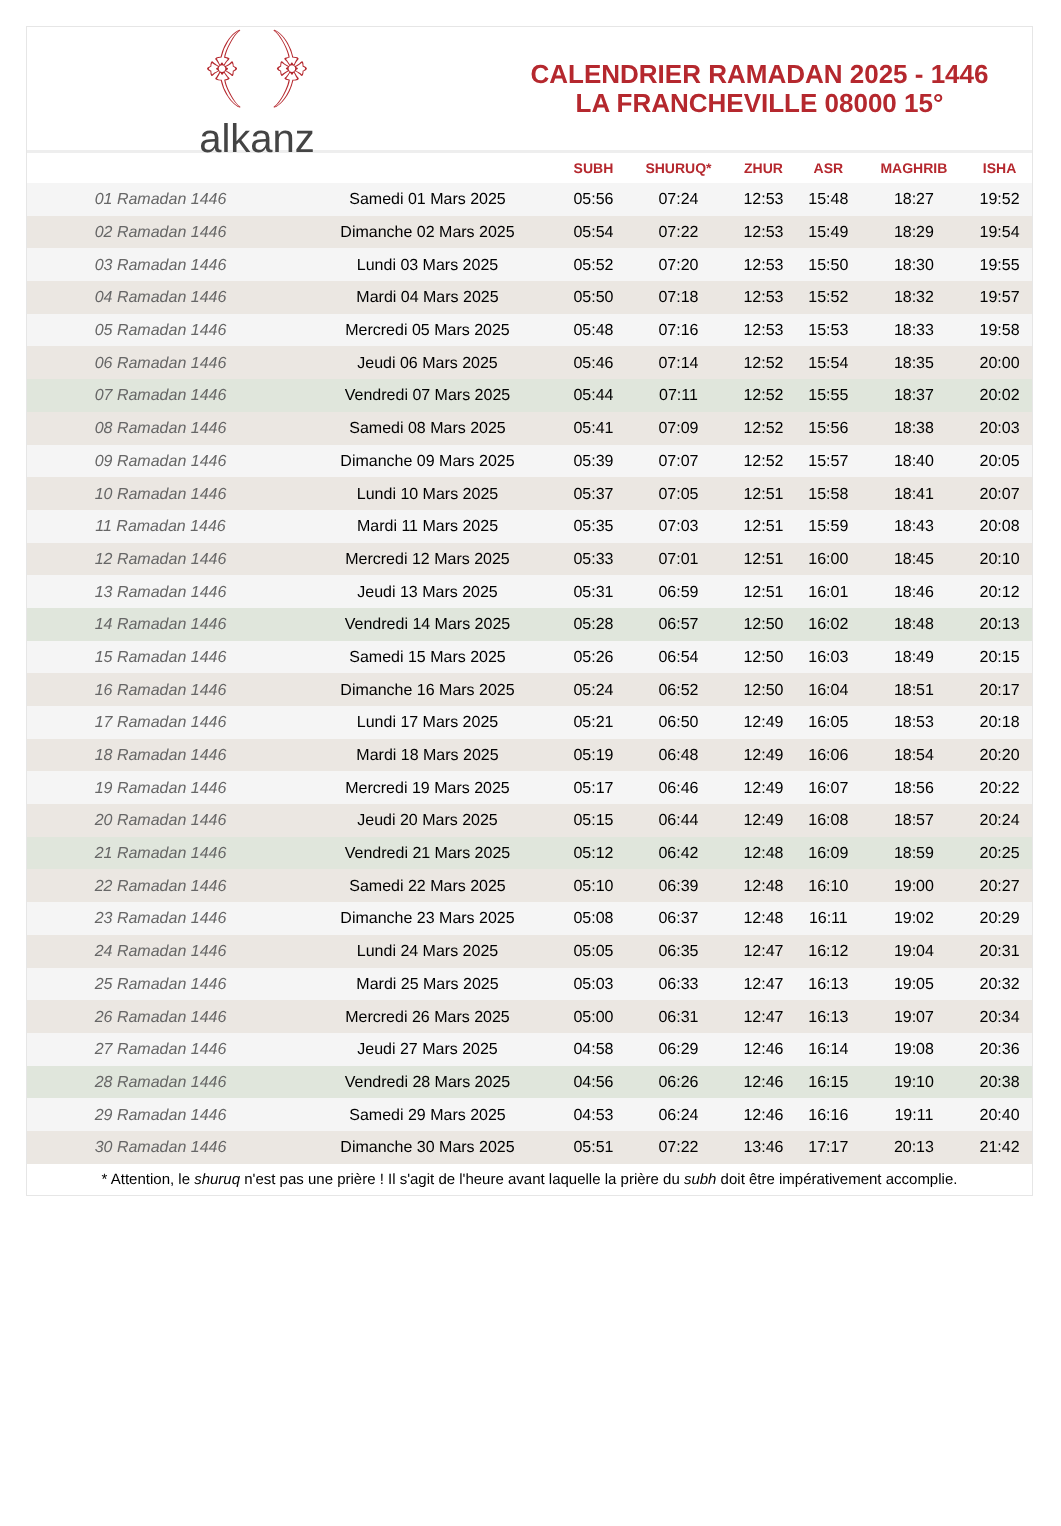﴾ ﴿
alkanz
CALENDRIER RAMADAN 2025 - 1446
LA FRANCHEVILLE 08000 15°
| | | SUBH | SHURUQ* | ZHUR | ASR | MAGHRIB | ISHA |
| --- | --- | --- | --- | --- | --- | --- | --- |
| 01 Ramadan 1446 | Samedi 01 Mars 2025 | 05:56 | 07:24 | 12:53 | 15:48 | 18:27 | 19:52 |
| 02 Ramadan 1446 | Dimanche 02 Mars 2025 | 05:54 | 07:22 | 12:53 | 15:49 | 18:29 | 19:54 |
| 03 Ramadan 1446 | Lundi 03 Mars 2025 | 05:52 | 07:20 | 12:53 | 15:50 | 18:30 | 19:55 |
| 04 Ramadan 1446 | Mardi 04 Mars 2025 | 05:50 | 07:18 | 12:53 | 15:52 | 18:32 | 19:57 |
| 05 Ramadan 1446 | Mercredi 05 Mars 2025 | 05:48 | 07:16 | 12:53 | 15:53 | 18:33 | 19:58 |
| 06 Ramadan 1446 | Jeudi 06 Mars 2025 | 05:46 | 07:14 | 12:52 | 15:54 | 18:35 | 20:00 |
| 07 Ramadan 1446 | Vendredi 07 Mars 2025 | 05:44 | 07:11 | 12:52 | 15:55 | 18:37 | 20:02 |
| 08 Ramadan 1446 | Samedi 08 Mars 2025 | 05:41 | 07:09 | 12:52 | 15:56 | 18:38 | 20:03 |
| 09 Ramadan 1446 | Dimanche 09 Mars 2025 | 05:39 | 07:07 | 12:52 | 15:57 | 18:40 | 20:05 |
| 10 Ramadan 1446 | Lundi 10 Mars 2025 | 05:37 | 07:05 | 12:51 | 15:58 | 18:41 | 20:07 |
| 11 Ramadan 1446 | Mardi 11 Mars 2025 | 05:35 | 07:03 | 12:51 | 15:59 | 18:43 | 20:08 |
| 12 Ramadan 1446 | Mercredi 12 Mars 2025 | 05:33 | 07:01 | 12:51 | 16:00 | 18:45 | 20:10 |
| 13 Ramadan 1446 | Jeudi 13 Mars 2025 | 05:31 | 06:59 | 12:51 | 16:01 | 18:46 | 20:12 |
| 14 Ramadan 1446 | Vendredi 14 Mars 2025 | 05:28 | 06:57 | 12:50 | 16:02 | 18:48 | 20:13 |
| 15 Ramadan 1446 | Samedi 15 Mars 2025 | 05:26 | 06:54 | 12:50 | 16:03 | 18:49 | 20:15 |
| 16 Ramadan 1446 | Dimanche 16 Mars 2025 | 05:24 | 06:52 | 12:50 | 16:04 | 18:51 | 20:17 |
| 17 Ramadan 1446 | Lundi 17 Mars 2025 | 05:21 | 06:50 | 12:49 | 16:05 | 18:53 | 20:18 |
| 18 Ramadan 1446 | Mardi 18 Mars 2025 | 05:19 | 06:48 | 12:49 | 16:06 | 18:54 | 20:20 |
| 19 Ramadan 1446 | Mercredi 19 Mars 2025 | 05:17 | 06:46 | 12:49 | 16:07 | 18:56 | 20:22 |
| 20 Ramadan 1446 | Jeudi 20 Mars 2025 | 05:15 | 06:44 | 12:49 | 16:08 | 18:57 | 20:24 |
| 21 Ramadan 1446 | Vendredi 21 Mars 2025 | 05:12 | 06:42 | 12:48 | 16:09 | 18:59 | 20:25 |
| 22 Ramadan 1446 | Samedi 22 Mars 2025 | 05:10 | 06:39 | 12:48 | 16:10 | 19:00 | 20:27 |
| 23 Ramadan 1446 | Dimanche 23 Mars 2025 | 05:08 | 06:37 | 12:48 | 16:11 | 19:02 | 20:29 |
| 24 Ramadan 1446 | Lundi 24 Mars 2025 | 05:05 | 06:35 | 12:47 | 16:12 | 19:04 | 20:31 |
| 25 Ramadan 1446 | Mardi 25 Mars 2025 | 05:03 | 06:33 | 12:47 | 16:13 | 19:05 | 20:32 |
| 26 Ramadan 1446 | Mercredi 26 Mars 2025 | 05:00 | 06:31 | 12:47 | 16:13 | 19:07 | 20:34 |
| 27 Ramadan 1446 | Jeudi 27 Mars 2025 | 04:58 | 06:29 | 12:46 | 16:14 | 19:08 | 20:36 |
| 28 Ramadan 1446 | Vendredi 28 Mars 2025 | 04:56 | 06:26 | 12:46 | 16:15 | 19:10 | 20:38 |
| 29 Ramadan 1446 | Samedi 29 Mars 2025 | 04:53 | 06:24 | 12:46 | 16:16 | 19:11 | 20:40 |
| 30 Ramadan 1446 | Dimanche 30 Mars 2025 | 05:51 | 07:22 | 13:46 | 17:17 | 20:13 | 21:42 |
* Attention, le shuruq n'est pas une prière ! Il s'agit de l'heure avant laquelle la prière du subh doit être impérativement accomplie.